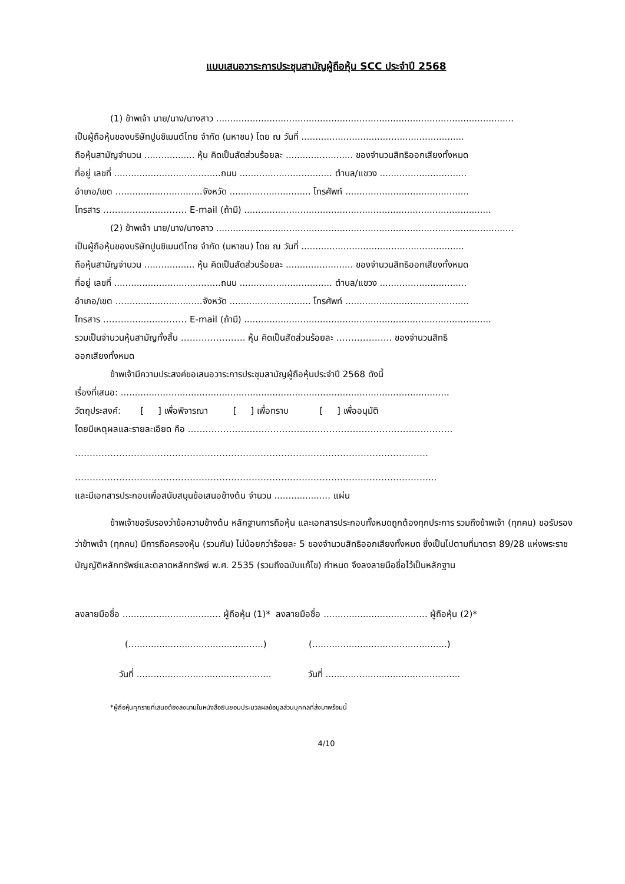แบบเสนอวาระการประชุมสามัญผู้ถือหุ้น SCC ประจำปี 2568
(1) ข้าพเจ้า นาย/นาง/นางสาว ..........................................................................................................
เป็นผู้ถือหุ้นของบริษัทปูนซิเมนต์ไทย จำกัด (มหาชน) โดย ณ วันที่ ..........................................................
ถือหุ้นสามัญจำนวน .................. หุ้น คิดเป็นสัดส่วนร้อยละ ........................ ของจำนวนสิทธิออกเสียงทั้งหมด
ที่อยู่ เลขที่ ......................................ถนน ................................. ตำบล/แขวง ...............................
อำเภอ/เขต ...............................จังหวัด ............................. โทรศัพท์ ............................................
โทรสาร ………...........……… E-mail (ถ้ามี) ........................................................................................
(2) ข้าพเจ้า นาย/นาง/นางสาว ..........................................................................................................
เป็นผู้ถือหุ้นของบริษัทปูนซิเมนต์ไทย จำกัด (มหาชน) โดย ณ วันที่ ..........................................................
ถือหุ้นสามัญจำนวน .................. หุ้น คิดเป็นสัดส่วนร้อยละ ........................ ของจำนวนสิทธิออกเสียงทั้งหมด
ที่อยู่ เลขที่ ......................................ถนน ................................. ตำบล/แขวง ...............................
อำเภอ/เขต ...............................จังหวัด ............................. โทรศัพท์ ............................................
โทรสาร ………...........……… E-mail (ถ้ามี) ........................................................................................
รวมเป็นจำนวนหุ้นสามัญทั้งสิ้น …………………. หุ้น คิดเป็นสัดส่วนร้อยละ ………………. ของจำนวนสิทธิ
ออกเสียงทั้งหมด
ข้าพเจ้ามีความประสงค์ขอเสนอวาระการประชุมสามัญผู้ถือหุ้นประจำปี 2568 ดังนี้
เรื่องที่เสนอ: .....................................................................................................................
วัตถุประสงค์: [ ] เพื่อพิจารณา [ ] เพื่อทราบ [ ] เพื่ออนุมัติ
โดยมีเหตุผลและรายละเอียด คือ ………………………………………………………………………………
…………………………………………………………………………………………………………
…………………………………………………………………………………………………………...
และมีเอกสารประกอบเพื่อสนับสนุนข้อเสนอข้างต้น จำนวน .................... แผ่น
ข้าพเจ้าขอรับรองว่าข้อความข้างต้น หลักฐานการถือหุ้น และเอกสารประกอบทั้งหมดถูกต้องทุกประการ รวมถึงข้าพเจ้า (ทุกคน) ขอรับรองว่าข้าพเจ้า (ทุกคน) มีการถือครองหุ้น (รวมกัน) ไม่น้อยกว่าร้อยละ 5 ของจำนวนสิทธิออกเสียงทั้งหมด ซึ่งเป็นไปตามที่มาตรา 89/28 แห่งพระราชบัญญัติหลักทรัพย์และตลาดหลักทรัพย์ พ.ศ. 2535 (รวมถึงฉบับแก้ไข) กำหนด จึงลงลายมือชื่อไว้เป็นหลักฐาน
ลงลายมือชื่อ ................................... ผู้ถือหุ้น (1)* ลงลายมือชื่อ ..................................... ผู้ถือหุ้น (2)*
(................................................) (................................................)
วันที่ ................................................ วันที่ ................................................
*ผู้ถือหุ้นทุกรายที่เสนอต้องลงนามในหนังสือยินยอมประมวลผลข้อมูลส่วนบุคคลที่ส่งมาพร้อมนี้
4/10